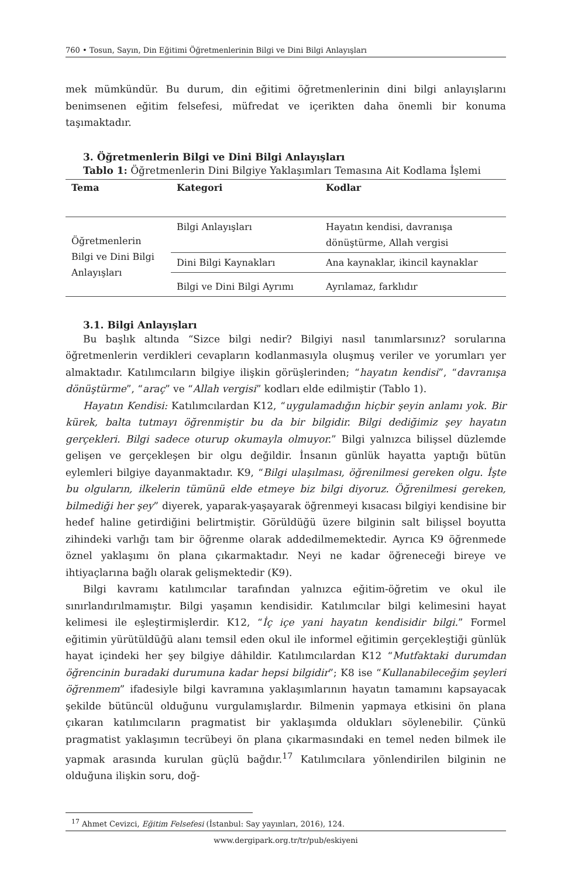760 • Tosun, Sayın, Din Eğitimi Öğretmenlerinin Bilgi ve Dini Bilgi Anlayışları
mek mümkündür. Bu durum, din eğitimi öğretmenlerinin dini bilgi anlayışlarını benimsenen eğitim felsefesi, müfredat ve içerikten daha önemli bir konuma taşımaktadır.
3. Öğretmenlerin Bilgi ve Dini Bilgi Anlayışları
Tablo 1: Öğretmenlerin Dini Bilgiye Yaklaşımları Temasına Ait Kodlama İşlemi
| Tema | Kategori | Kodlar |
| --- | --- | --- |
| Öğretmenlerin Bilgi ve Dini Bilgi Anlayışları | Bilgi Anlayışları | Hayatın kendisi, davranışa dönüştürme, Allah vergisi |
| | Dini Bilgi Kaynakları | Ana kaynaklar, ikincil kaynaklar |
| | Bilgi ve Dini Bilgi Ayrımı | Ayrılamaz, farklıdır |
3.1. Bilgi Anlayışları
Bu başlık altında “Sizce bilgi nedir? Bilgiyi nasıl tanımlarsınız? sorularına öğretmenlerin verdikleri cevapların kodlanmasıyla oluşmuş veriler ve yorumları yer almaktadır. Katılımcıların bilgiye ilişkin görüşlerinden; “hayatın kendisi”, “davranışa dönüştürme”, “araç” ve “Allah vergisi” kodları elde edilmiştir (Tablo 1).
Hayatın Kendisi: Katılımcılardan K12, “uygulamadığın hiçbir şeyin anlamı yok. Bir kürek, balta tutmayı öğrenmiştir bu da bir bilgidir. Bilgi dediğimiz şey hayatın gerçekleri. Bilgi sadece oturup okumayla olmuyor.” Bilgi yalnızca bilişsel düzlemde gelişen ve gerçekleşen bir olgu değildir. İnsanın günlük hayatta yaptığı bütün eylemleri bilgiye dayanmaktadır. K9, “Bilgi ulaşılması, öğrenilmesi gereken olgu. İşte bu olguların, ilkelerin tümünü elde etmeye biz bilgi diyoruz. Öğrenilmesi gereken, bilmediği her şey” diyerek, yaparak-yaşayarak öğrenmeyi kısacası bilgiyi kendisine bir hedef haline getirdiğini belirtmiştir. Görüldüğü üzere bilginin salt bilişsel boyutta zihindeki varlığı tam bir öğrenme olarak addedilmemektedir. Ayrıca K9 öğrenmede öznel yaklaşımı ön plana çıkarmaktadır. Neyi ne kadar öğreneceği bireye ve ihtiyaçlarına bağlı olarak gelişmektedir (K9).
Bilgi kavramı katılımcılar tarafından yalnızca eğitim-öğretim ve okul ile sınırlandırılmamıştır. Bilgi yaşamın kendisidir. Katılımcılar bilgi kelimesini hayat kelimesi ile eşleştirmişlerdir. K12, “İç içe yani hayatın kendisidir bilgi.” Formel eğitimin yürütüldüğü alanı temsil eden okul ile informel eğitimin gerçekleştiği günlük hayat içindeki her şey bilgiye dâhildir. Katılımcılardan K12 “Mutfaktaki durumdan öğrencinin buradaki durumuna kadar hepsi bilgidir”; K8 ise “Kullanabileceğim şeyleri öğrenmem” ifadesiyle bilgi kavramına yaklaşımlarının hayatın tamamını kapsayacak şekilde bütüncül olduğunu vurgulamışlardır. Bilmenin yapmaya etkisini ön plana çıkaran katılımcıların pragmatist bir yaklaşımda oldukları söylenebilir. Çünkü pragmatist yaklaşımın tecrübeyi ön plana çıkarmasındaki en temel neden bilmek ile yapmak arasında kurulan güçlü bağdır.<sup>17</sup> Katılımcılara yönlendirilen bilginin ne olduğuna ilişkin soru, doğ-
<sup>17</sup> Ahmet Cevizci, Eğitim Felsefesi (İstanbul: Say yayınları, 2016), 124.
www.dergipark.org.tr/tr/pub/eskiyeni